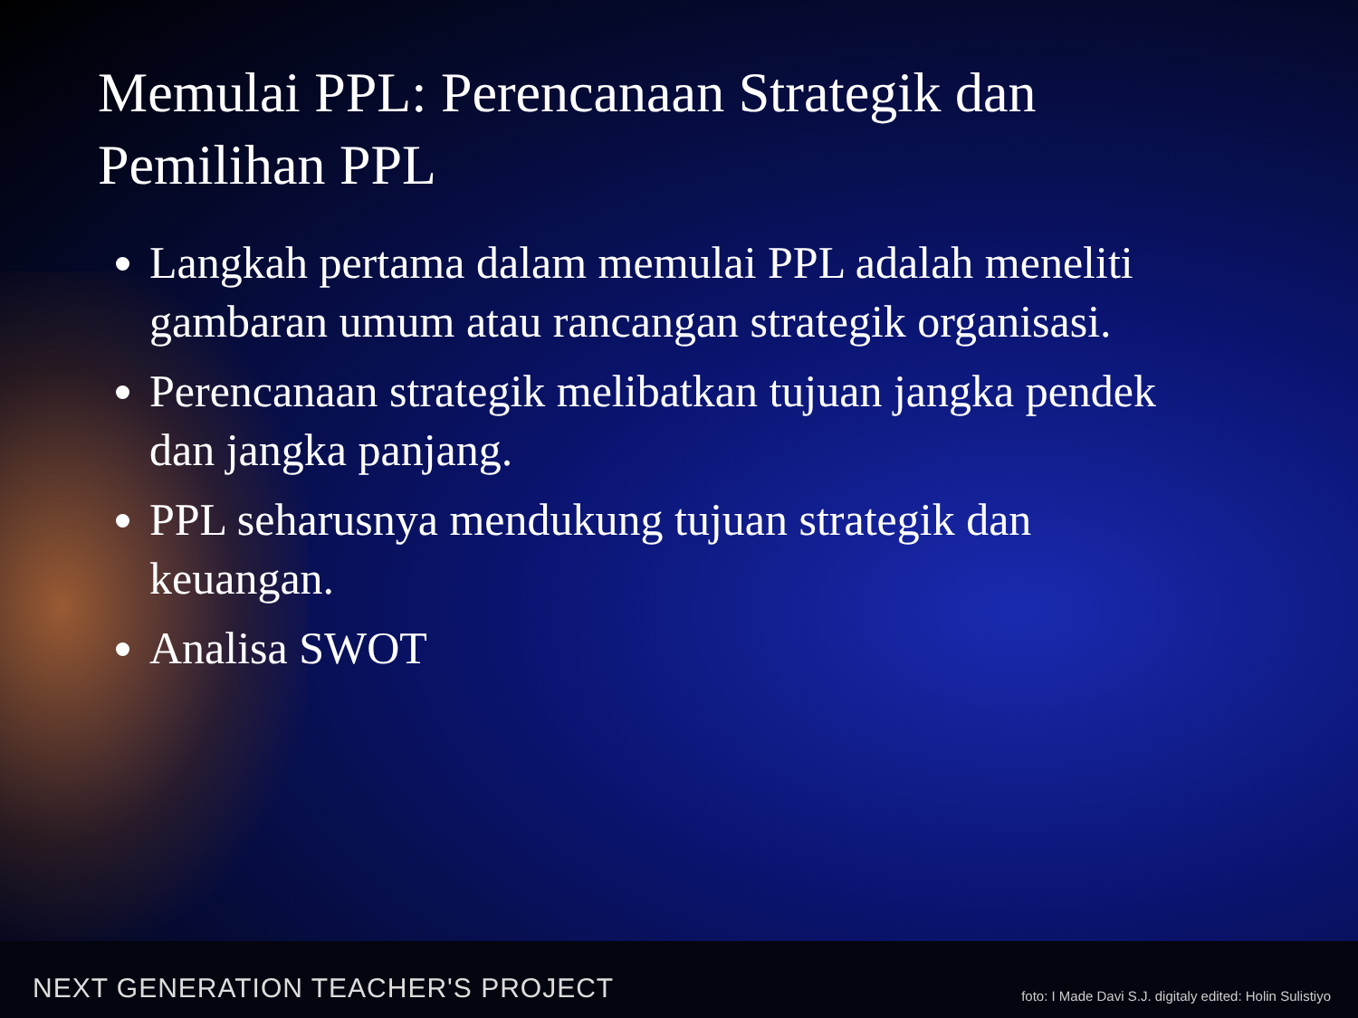Memulai PPL: Perencanaan Strategik dan Pemilihan PPL
Langkah pertama dalam memulai PPL adalah meneliti gambaran umum atau rancangan strategik organisasi.
Perencanaan strategik melibatkan tujuan jangka pendek dan jangka panjang.
PPL seharusnya mendukung tujuan strategik dan keuangan.
Analisa SWOT
NEXT GENERATION TEACHER'S PROJECT foto: I Made Davi S.J. digitaly edited: Holin Sulistiyo